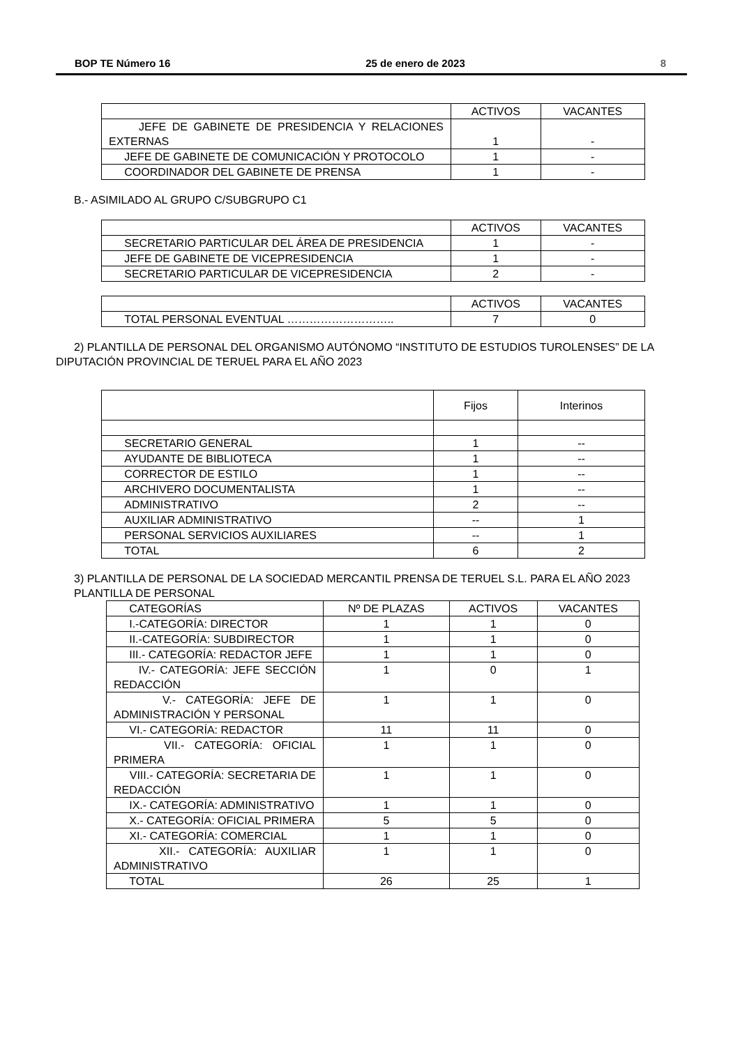BOP TE Número 16 25 de enero de 2023 8
| | ACTIVOS | VACANTES |
| --- | --- | --- |
| JEFE DE GABINETE DE PRESIDENCIA Y RELACIONES EXTERNAS | 1 | - |
| JEFE DE GABINETE DE COMUNICACIÓN Y PROTOCOLO | 1 | - |
| COORDINADOR DEL GABINETE DE PRENSA | 1 | - |
B.- ASIMILADO AL GRUPO C/SUBGRUPO C1
| | ACTIVOS | VACANTES |
| --- | --- | --- |
| SECRETARIO PARTICULAR DEL ÁREA DE PRESIDENCIA | 1 | - |
| JEFE DE GABINETE DE VICEPRESIDENCIA | 1 | - |
| SECRETARIO PARTICULAR DE VICEPRESIDENCIA | 2 | - |
| | ACTIVOS | VACANTES |
| --- | --- | --- |
| TOTAL PERSONAL EVENTUAL ……………………….. | 7 | 0 |
2) PLANTILLA DE PERSONAL DEL ORGANISMO AUTÓNOMO “INSTITUTO DE ESTUDIOS TUROLENSES” DE LA DIPUTACIÓN PROVINCIAL DE TERUEL PARA EL AÑO 2023
| | Fijos | Interinos |
| --- | --- | --- |
| SECRETARIO GENERAL | 1 | -- |
| AYUDANTE DE BIBLIOTECA | 1 | -- |
| CORRECTOR DE ESTILO | 1 | -- |
| ARCHIVERO DOCUMENTALISTA | 1 | -- |
| ADMINISTRATIVO | 2 | -- |
| AUXILIAR ADMINISTRATIVO | -- | 1 |
| PERSONAL SERVICIOS AUXILIARES | -- | 1 |
| TOTAL | 6 | 2 |
3) PLANTILLA DE PERSONAL DE LA SOCIEDAD MERCANTIL PRENSA DE TERUEL S.L. PARA EL AÑO 2023
PLANTILLA DE PERSONAL
| CATEGORÍAS | Nº DE PLAZAS | ACTIVOS | VACANTES |
| I.-CATEGORÍA: DIRECTOR | 1 | 1 | 0 |
| II.-CATEGORÍA: SUBDIRECTOR | 1 | 1 | 0 |
| III.- CATEGORÍA: REDACTOR JEFE | 1 | 1 | 0 |
| IV.- CATEGORÍA: JEFE SECCIÓN REDACCIÓN | 1 | 0 | 1 |
| V.- CATEGORÍA: JEFE DE ADMINISTRACIÓN Y PERSONAL | 1 | 1 | 0 |
| VI.- CATEGORÍA: REDACTOR | 11 | 11 | 0 |
| VII.- CATEGORÍA: OFICIAL PRIMERA | 1 | 1 | 0 |
| VIII.- CATEGORÍA: SECRETARIA DE REDACCIÓN | 1 | 1 | 0 |
| IX.- CATEGORÍA: ADMINISTRATIVO | 1 | 1 | 0 |
| X.- CATEGORÍA: OFICIAL PRIMERA | 5 | 5 | 0 |
| XI.- CATEGORÍA: COMERCIAL | 1 | 1 | 0 |
| XII.- CATEGORÍA: AUXILIAR ADMINISTRATIVO | 1 | 1 | 0 |
| TOTAL | 26 | 25 | 1 |